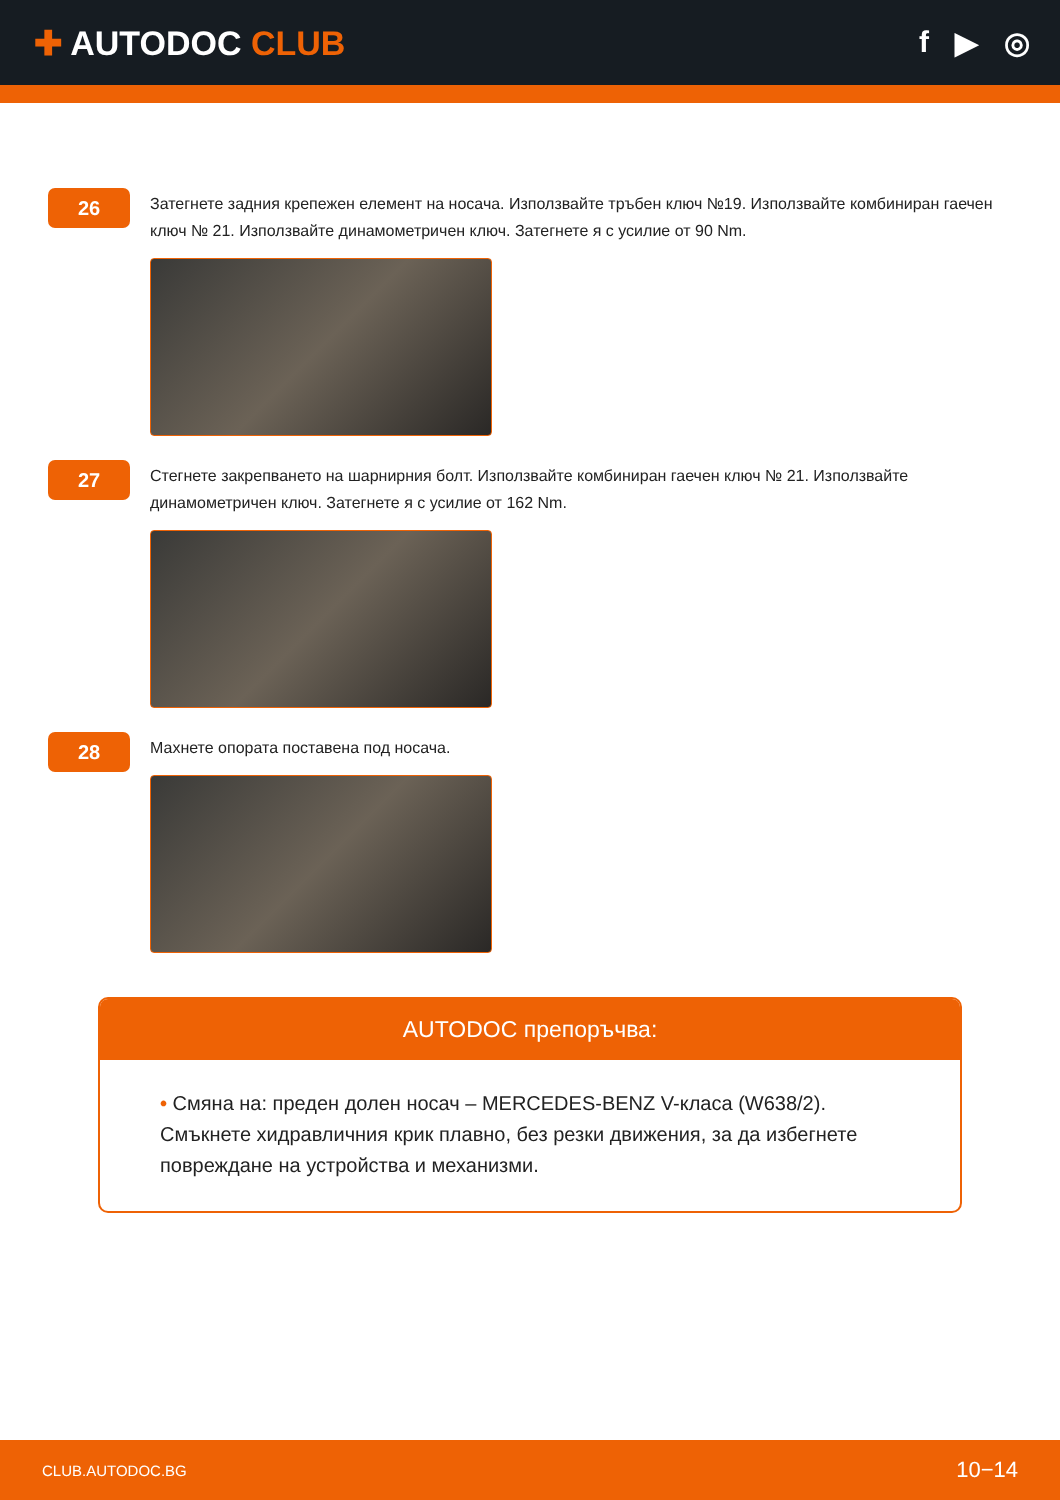✚ AUTODOC CLUB f ▶ ◎
26
Затегнете задния крепежен елемент на носача. Използвайте тръбен ключ №19. Използвайте комбиниран гаечен ключ № 21. Използвайте динамометричен ключ. Затегнете я с усилие от 90 Nm.
27
Стегнете закрепването на шарнирния болт. Използвайте комбиниран гаечен ключ № 21. Използвайте динамометричен ключ. Затегнете я с усилие от 162 Nm.
28
Махнете опората поставена под носача.
AUTODOC препоръчва:
• Смяна на: преден долен носач – MERCEDES-BENZ V-класа (W638/2). Смъкнете хидравличния крик плавно, без резки движения, за да избегнете повреждане на устройства и механизми.
CLUB.AUTODOC.BG 10−14